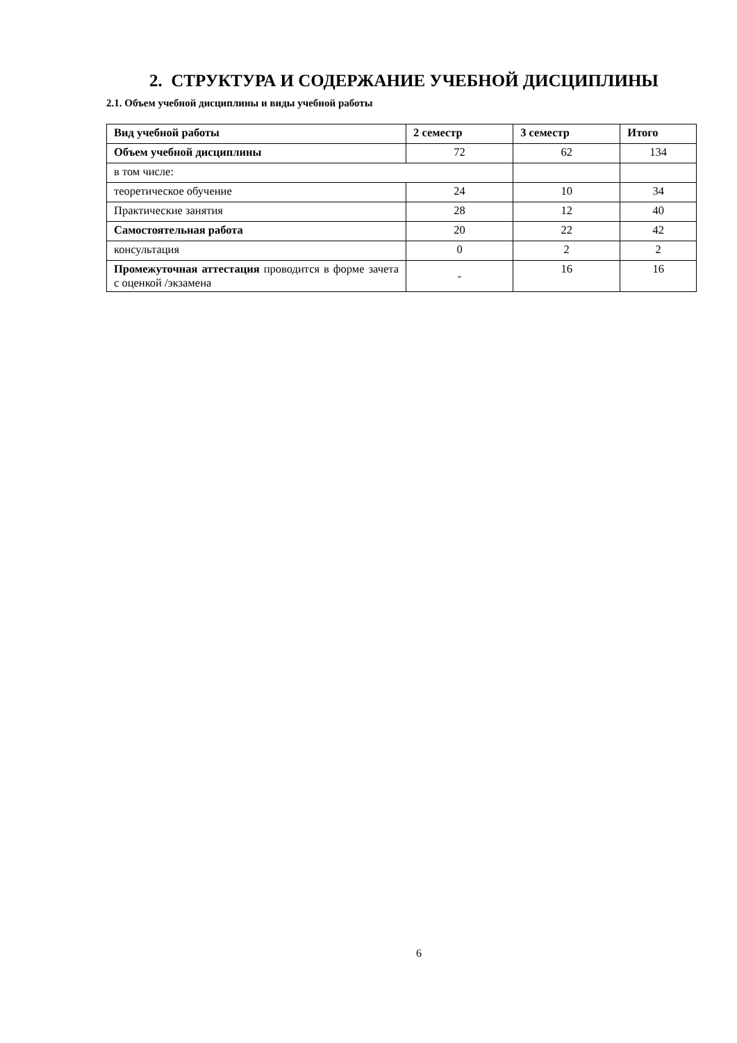2. СТРУКТУРА И СОДЕРЖАНИЕ УЧЕБНОЙ ДИСЦИПЛИНЫ
2.1. Объем учебной дисциплины и виды учебной работы
| Вид учебной работы | 2 семестр | 3 семестр | Итого |
| --- | --- | --- | --- |
| Объем учебной дисциплины | 72 | 62 | 134 |
| в том числе: | | | |
| теоретическое обучение | 24 | 10 | 34 |
| Практические занятия | 28 | 12 | 40 |
| Самостоятельная работа | 20 | 22 | 42 |
| консультация | 0 | 2 | 2 |
| Промежуточная аттестация проводится в форме зачета с оценкой /экзамена | - | 16 | 16 |
6